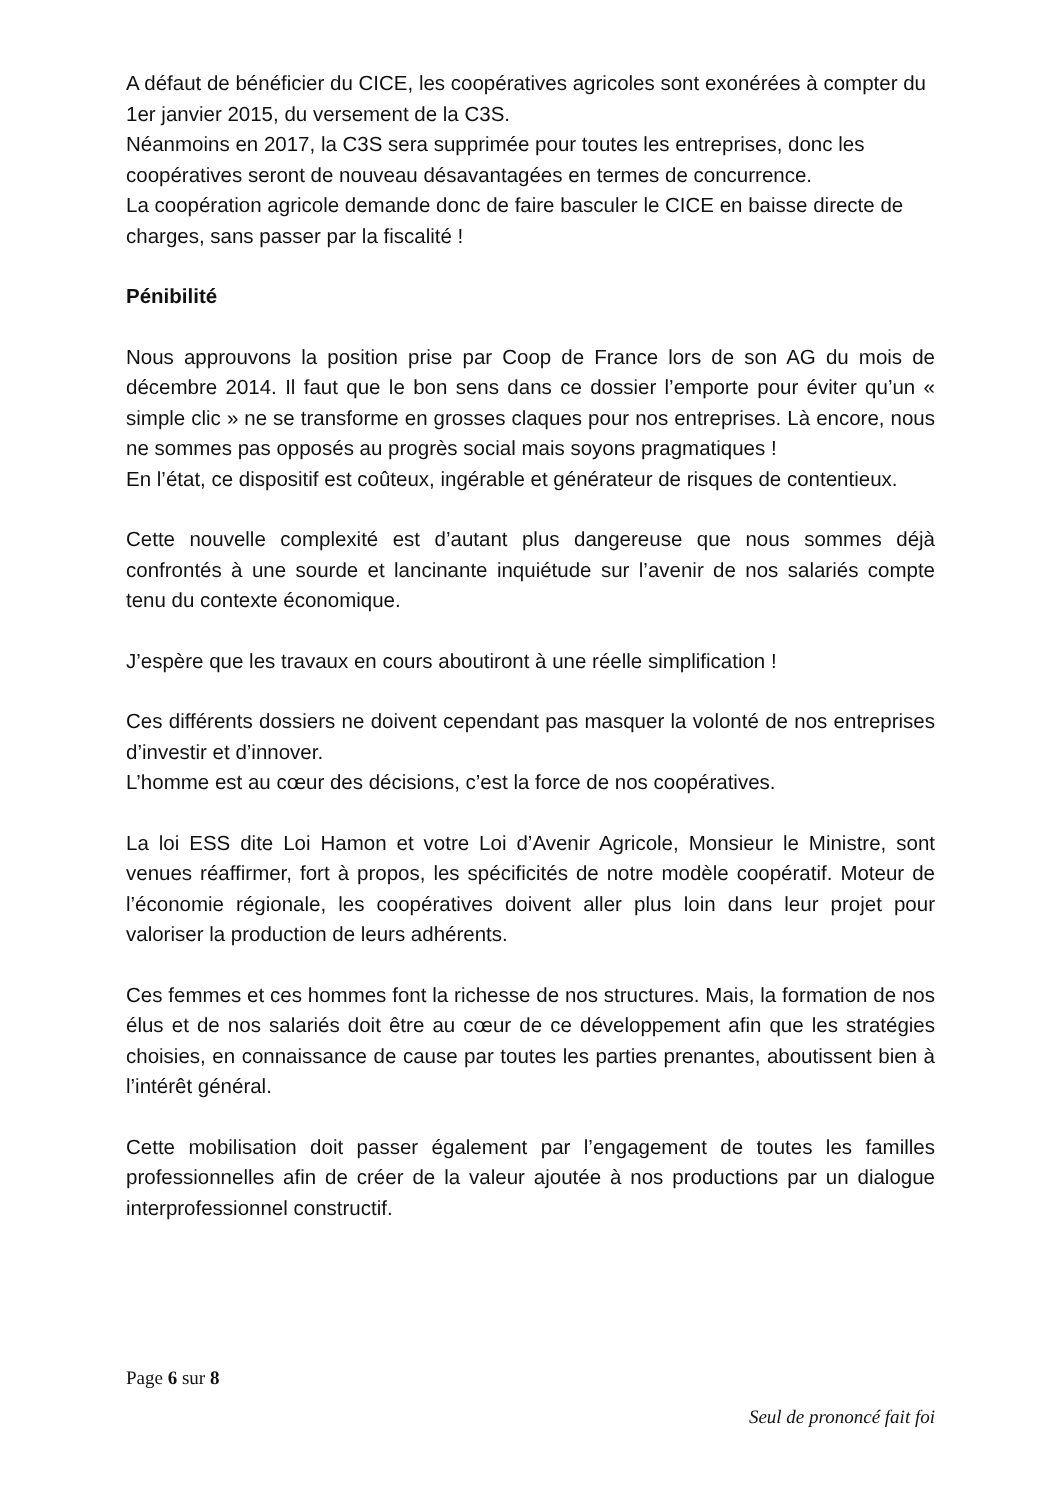A défaut de bénéficier du CICE, les coopératives agricoles sont exonérées à compter du 1er janvier 2015, du versement de la C3S.
Néanmoins en 2017, la C3S sera supprimée pour toutes les entreprises, donc les coopératives seront de nouveau désavantagées en termes de concurrence.
La coopération agricole demande donc de faire basculer le CICE en baisse directe de charges, sans passer par la fiscalité !
Pénibilité
Nous approuvons la position prise par Coop de France lors de son AG du mois de décembre 2014. Il faut que le bon sens dans ce dossier l’emporte pour éviter qu’un « simple clic » ne se transforme en grosses claques pour nos entreprises. Là encore, nous ne sommes pas opposés au progrès social mais soyons pragmatiques !
En l’état, ce dispositif est coûteux, ingérable et générateur de risques de contentieux.
Cette nouvelle complexité est d’autant plus dangereuse que nous sommes déjà confrontés à une sourde et lancinante inquiétude sur l’avenir de nos salariés compte tenu du contexte économique.
J’espère que les travaux en cours aboutiront à une réelle simplification !
Ces différents dossiers ne doivent cependant pas masquer la volonté de nos entreprises d’investir et d’innover.
L’homme est au cœur des décisions, c’est la force de nos coopératives.
La loi ESS dite Loi Hamon et votre Loi d’Avenir Agricole, Monsieur le Ministre, sont venues réaffirmer, fort à propos, les spécificités de notre modèle coopératif. Moteur de l’économie régionale, les coopératives doivent aller plus loin dans leur projet pour valoriser la production de leurs adhérents.
Ces femmes et ces hommes font la richesse de nos structures. Mais, la formation de nos élus et de nos salariés doit être au cœur de ce développement afin que les stratégies choisies, en connaissance de cause par toutes les parties prenantes, aboutissent bien à l’intérêt général.
Cette mobilisation doit passer également par l’engagement de toutes les familles professionnelles afin de créer de la valeur ajoutée à nos productions par un dialogue interprofessionnel constructif.
Page 6 sur 8
Seul de prononcé fait foi